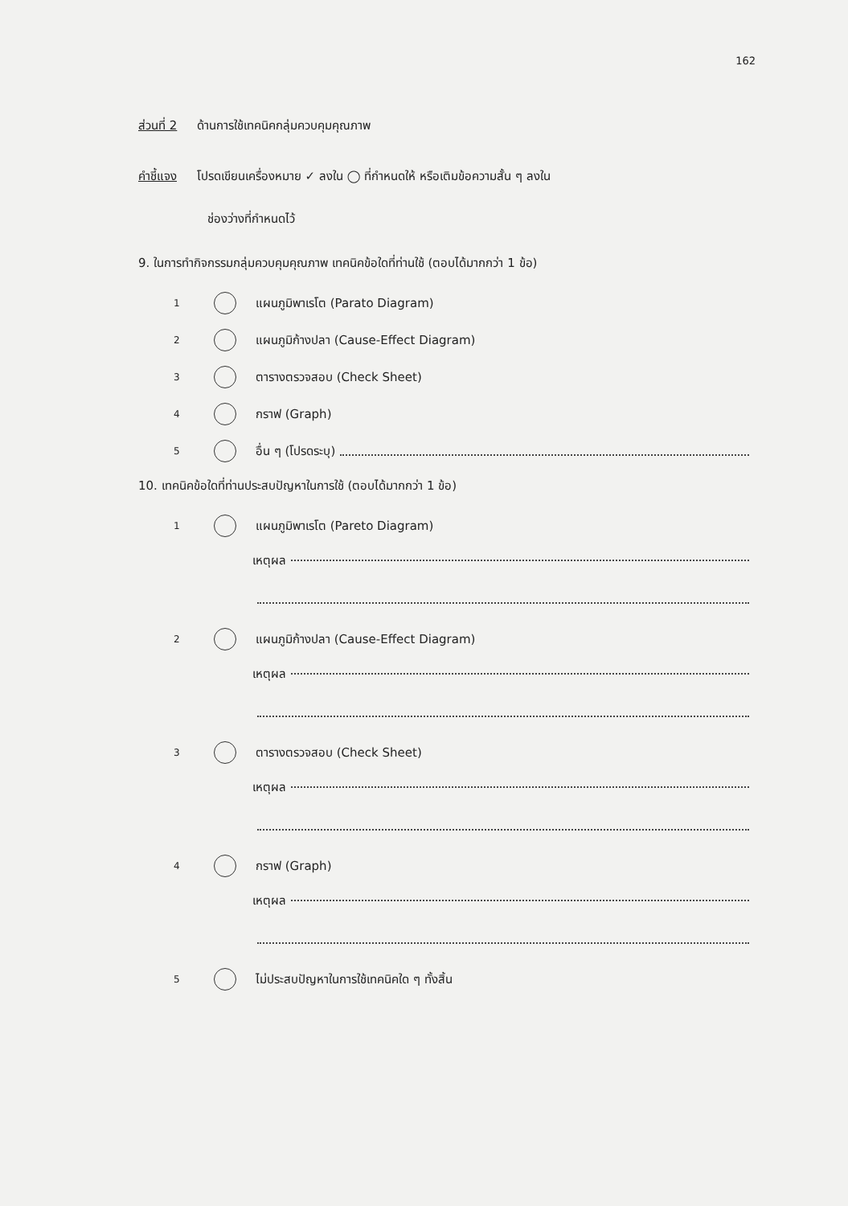162
ส่วนที่ 2 ด้านการใช้เทคนิคกลุ่มควบคุมคุณภาพ
คำชี้แจง โปรดเขียนเครื่องหมาย ✓ ลงใน ◯ ที่กำหนดให้ หรือเติมข้อความสั้น ๆ ลงใน
ช่องว่างที่กำหนดไว้
9. ในการทำกิจกรรมกลุ่มควบคุมคุณภาพ เทคนิคข้อใดที่ท่านใช้ (ตอบได้มากกว่า 1 ข้อ)
1 แผนภูมิพาเรโต (Parato Diagram)
2 แผนภูมิก้างปลา (Cause-Effect Diagram)
3 ตารางตรวจสอบ (Check Sheet)
4 กราฟ (Graph)
5 อื่น ๆ (โปรดระบุ)
10. เทคนิคข้อใดที่ท่านประสบปัญหาในการใช้ (ตอบได้มากกว่า 1 ข้อ)
1 แผนภูมิพาเรโต (Pareto Diagram)
เหตุผล
2 แผนภูมิก้างปลา (Cause-Effect Diagram)
เหตุผล
3 ตารางตรวจสอบ (Check Sheet)
เหตุผล
4 กราฟ (Graph)
เหตุผล
5 ไม่ประสบปัญหาในการใช้เทคนิคใด ๆ ทั้งสิ้น